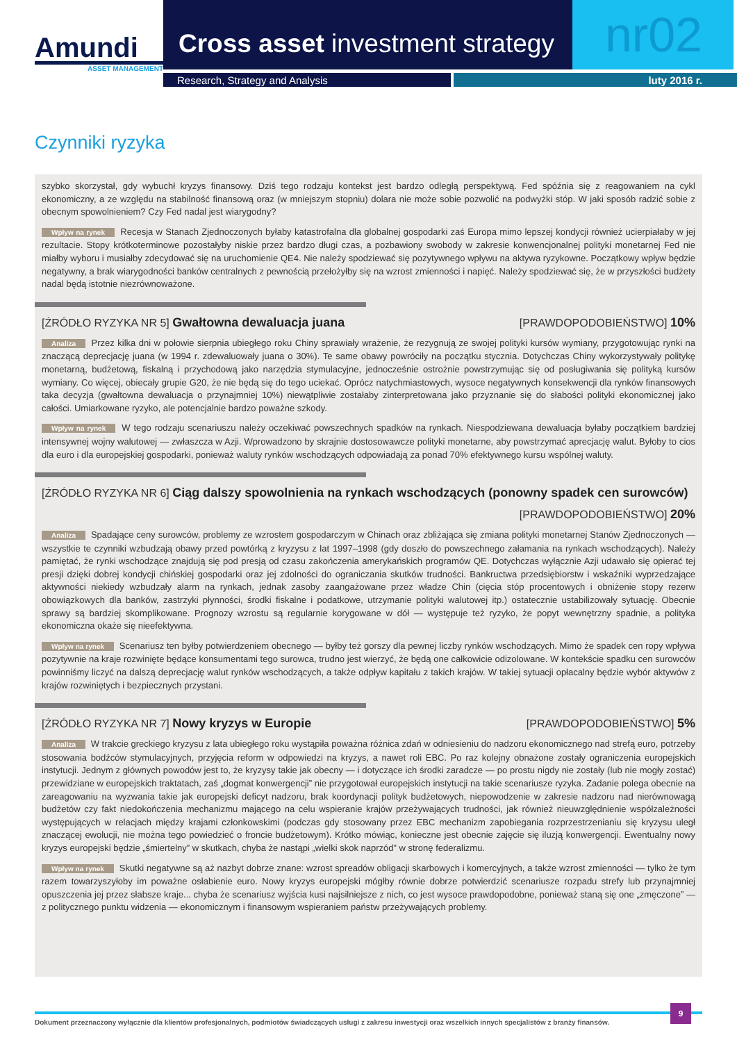Amundi
ASSET MANAGEMENT
Cross asset investment strategy
nr02
Research, Strategy and Analysis luty 2016 r.
Czynniki ryzyka
szybko skorzystał, gdy wybuchł kryzys finansowy. Dziś tego rodzaju kontekst jest bardzo odległą perspektywą. Fed spóźnia się z reagowaniem na cykl ekonomiczny, a ze względu na stabilność finansową oraz (w mniejszym stopniu) dolara nie może sobie pozwolić na podwyżki stóp. W jaki sposób radzić sobie z obecnym spowolnieniem? Czy Fed nadal jest wiarygodny?
Wpływ na rynek Recesja w Stanach Zjednoczonych byłaby katastrofalna dla globalnej gospodarki zaś Europa mimo lepszej kondycji również ucierpiałaby w jej rezultacie. Stopy krótkoterminowe pozostałyby niskie przez bardzo długi czas, a pozbawiony swobody w zakresie konwencjonalnej polityki monetarnej Fed nie miałby wyboru i musiałby zdecydować się na uruchomienie QE4. Nie należy spodziewać się pozytywnego wpływu na aktywa ryzykowne. Początkowy wpływ będzie negatywny, a brak wiarygodności banków centralnych z pewnością przełożyłby się na wzrost zmienności i napięć. Należy spodziewać się, że w przyszłości budżety nadal będą istotnie niezrównoważone.
[ŹRÓDŁO RYZYKA NR 5] Gwałtowna dewaluacja juana [PRAWDOPODOBIEŃSTWO] 10%
Analiza Przez kilka dni w połowie sierpnia ubiegłego roku Chiny sprawiały wrażenie, że rezygnują ze swojej polityki kursów wymiany, przygotowując rynki na znaczącą deprecjację juana (w 1994 r. zdewaluowały juana o 30%). Te same obawy powróciły na początku stycznia. Dotychczas Chiny wykorzystywały politykę monetarną, budżetową, fiskalną i przychodową jako narzędzia stymulacyjne, jednocześnie ostrożnie powstrzymując się od posługiwania się polityką kursów wymiany. Co więcej, obiecały grupie G20, że nie będą się do tego uciekać. Oprócz natychmiastowych, wysoce negatywnych konsekwencji dla rynków finansowych taka decyzja (gwałtowna dewaluacja o przynajmniej 10%) niewątpliwie zostałaby zinterpretowana jako przyznanie się do słabości polityki ekonomicznej jako całości. Umiarkowane ryzyko, ale potencjalnie bardzo poważne szkody.
Wpływ na rynek W tego rodzaju scenariuszu należy oczekiwać powszechnych spadków na rynkach. Niespodziewana dewaluacja byłaby początkiem bardziej intensywnej wojny walutowej — zwłaszcza w Azji. Wprowadzono by skrajnie dostosowawcze polityki monetarne, aby powstrzymać aprecjację walut. Byłoby to cios dla euro i dla europejskiej gospodarki, ponieważ waluty rynków wschodzących odpowiadają za ponad 70% efektywnego kursu wspólnej waluty.
[ŹRÓDŁO RYZYKA NR 6] Ciąg dalszy spowolnienia na rynkach wschodzących (ponowny spadek cen surowców)
[PRAWDOPODOBIEŃSTWO] 20%
Analiza Spadające ceny surowców, problemy ze wzrostem gospodarczym w Chinach oraz zbliżająca się zmiana polityki monetarnej Stanów Zjednoczonych — wszystkie te czynniki wzbudzają obawy przed powtórką z kryzysu z lat 1997–1998 (gdy doszło do powszechnego załamania na rynkach wschodzących). Należy pamiętać, że rynki wschodzące znajdują się pod presją od czasu zakończenia amerykańskich programów QE. Dotychczas wyłącznie Azji udawało się opierać tej presji dzięki dobrej kondycji chińskiej gospodarki oraz jej zdolności do ograniczania skutków trudności. Bankructwa przedsiębiorstw i wskaźniki wyprzedzające aktywności niekiedy wzbudzały alarm na rynkach, jednak zasoby zaangażowane przez władze Chin (cięcia stóp procentowych i obniżenie stopy rezerw obowiązkowych dla banków, zastrzyki płynności, środki fiskalne i podatkowe, utrzymanie polityki walutowej itp.) ostatecznie ustabilizowały sytuację. Obecnie sprawy są bardziej skomplikowane. Prognozy wzrostu są regularnie korygowane w dół — występuje też ryzyko, że popyt wewnętrzny spadnie, a polityka ekonomiczna okaże się nieefektywna.
Wpływ na rynek Scenariusz ten byłby potwierdzeniem obecnego — byłby też gorszy dla pewnej liczby rynków wschodzących. Mimo że spadek cen ropy wpływa pozytywnie na kraje rozwinięte będące konsumentami tego surowca, trudno jest wierzyć, że będą one całkowicie odizolowane. W kontekście spadku cen surowców powinniśmy liczyć na dalszą deprecjację walut rynków wschodzących, a także odpływ kapitału z takich krajów. W takiej sytuacji opłacalny będzie wybór aktywów z krajów rozwiniętych i bezpiecznych przystani.
[ŹRÓDŁO RYZYKA NR 7] Nowy kryzys w Europie [PRAWDOPODOBIEŃSTWO] 5%
Analiza W trakcie greckiego kryzysu z lata ubiegłego roku wystąpiła poważna różnica zdań w odniesieniu do nadzoru ekonomicznego nad strefą euro, potrzeby stosowania bodźców stymulacyjnych, przyjęcia reform w odpowiedzi na kryzys, a nawet roli EBC. Po raz kolejny obnażone zostały ograniczenia europejskich instytucji. Jednym z głównych powodów jest to, że kryzysy takie jak obecny — i dotyczące ich środki zaradcze — po prostu nigdy nie zostały (lub nie mogły zostać) przewidziane w europejskich traktatach, zaś „dogmat konwergencji” nie przygotował europejskich instytucji na takie scenariusze ryzyka. Zadanie polega obecnie na zareagowaniu na wyzwania takie jak europejski deficyt nadzoru, brak koordynacji polityk budżetowych, niepowodzenie w zakresie nadzoru nad nierównowagą budżetów czy fakt niedokończenia mechanizmu mającego na celu wspieranie krajów przeżywających trudności, jak również nieuwzględnienie współzależności występujących w relacjach między krajami członkowskimi (podczas gdy stosowany przez EBC mechanizm zapobiegania rozprzestrzenianiu się kryzysu uległ znaczącej ewolucji, nie można tego powiedzieć o froncie budżetowym). Krótko mówiąc, konieczne jest obecnie zajęcie się iluzją konwergencji. Ewentualny nowy kryzys europejski będzie „śmiertelny” w skutkach, chyba że nastąpi „wielki skok naprzód” w stronę federalizmu.
Wpływ na rynek Skutki negatywne są aż nazbyt dobrze znane: wzrost spreadów obligacji skarbowych i komercyjnych, a także wzrost zmienności — tylko że tym razem towarzyszyłoby im poważne osłabienie euro. Nowy kryzys europejski mógłby równie dobrze potwierdzić scenariusze rozpadu strefy lub przynajmniej opuszczenia jej przez słabsze kraje... chyba że scenariusz wyjścia kusi najsilniejsze z nich, co jest wysoce prawdopodobne, ponieważ staną się one „zmęczone” — z politycznego punktu widzenia — ekonomicznym i finansowym wspieraniem państw przeżywających problemy.
Dokument przeznaczony wyłącznie dla klientów profesjonalnych, podmiotów świadczących usługi z zakresu inwestycji oraz wszelkich innych specjalistów z branży finansów.
9